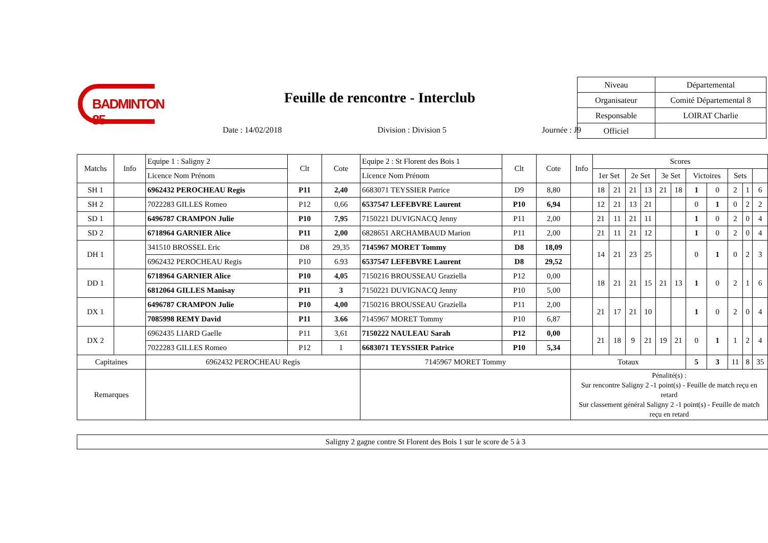BADMINTON 85
Feuille de rencontre - Interclub
Date : 14/02/2018 Division : Division 5 Journée : J9
| Niveau | Départemental |
| Organisateur | Comité Départemental 8 |
| Responsable | LOIRAT Charlie |
| Officiel | |
| Matchs | Info | Equipe 1 : Saligny 2 | Clt | Cote | Equipe 2 : St Florent des Bois 1 | Clt | Cote | Info | Scores | | | | | | | | | | |
| --- | --- | --- | --- | --- | --- | --- | --- | --- | --- | --- | --- | --- | --- | --- | --- | --- | --- | --- | --- |
| | | Licence Nom Prénom | | | Licence Nom Prénom | | | | 1er Set | | 2e Set | | 3e Set | | Victoires | | Sets | | |
| SH 1 | | 6962432 PEROCHEAU Regis | P11 | 2,40 | 6683071 TEYSSIER Patrice | D9 | 8,80 | | 18 | 21 | 21 | 13 | 21 | 18 | 1 | 0 | 2 | 1 | 6 |
| SH 2 | | 7022283 GILLES Romeo | P12 | 0,66 | 6537547 LEFEBVRE Laurent | P10 | 6,94 | | 12 | 21 | 13 | 21 | | | 0 | 1 | 0 | 2 | 2 |
| SD 1 | | 6496787 CRAMPON Julie | P10 | 7,95 | 7150221 DUVIGNACQ Jenny | P11 | 2,00 | | 21 | 11 | 21 | 11 | | | 1 | 0 | 2 | 0 | 4 |
| SD 2 | | 6718964 GARNIER Alice | P11 | 2,00 | 6828651 ARCHAMBAUD Marion | P11 | 2,00 | | 21 | 11 | 21 | 12 | | | 1 | 0 | 2 | 0 | 4 |
| DH 1 | | 341510 BROSSEL Eric | D8 | 29,35 | 7145967 MORET Tommy | D8 | 18,09 | | 14 | 21 | 23 | 25 | | | 0 | 1 | 0 | 2 | 3 |
| | | 6962432 PEROCHEAU Regis | P10 | 6.93 | 6537547 LEFEBVRE Laurent | D8 | 29,52 | | | | | | | | | | | | |
| DD 1 | | 6718964 GARNIER Alice | P10 | 4,05 | 7150216 BROUSSEAU Graziella | P12 | 0,00 | | 18 | 21 | 21 | 15 | 21 | 13 | 1 | 0 | 2 | 1 | 6 |
| | | 6812064 GILLES Manisay | P11 | 3 | 7150221 DUVIGNACQ Jenny | P10 | 5,00 | | | | | | | | | | | | |
| DX 1 | | 6496787 CRAMPON Julie | P10 | 4,00 | 7150216 BROUSSEAU Graziella | P11 | 2,00 | | 21 | 17 | 21 | 10 | | | 1 | 0 | 2 | 0 | 4 |
| | | 7085998 REMY David | P11 | 3.66 | 7145967 MORET Tommy | P10 | 6,87 | | | | | | | | | | | | |
| DX 2 | | 6962435 LIARD Gaelle | P11 | 3,61 | 7150222 NAULEAU Sarah | P12 | 0,00 | | 21 | 18 | 9 | 21 | 19 | 21 | 0 | 1 | 1 | 2 | 4 |
| | | 7022283 GILLES Romeo | P12 | 1 | 6683071 TEYSSIER Patrice | P10 | 5,34 | | | | | | | | | | | | |
| Capitaines | | 6962432 PEROCHEAU Regis | | | 7145967 MORET Tommy | | | Totaux | | | | | | | 5 | 3 | 11 | 8 | 35 |
| Remarques | | | | | | | | Pénalité(s) : Sur rencontre Saligny 2 -1 point(s) - Feuille de match reçu en retard Sur classement général Saligny 2 -1 point(s) - Feuille de match reçu en retard | | | | | | | | | | | |
Saligny 2 gagne contre St Florent des Bois 1 sur le score de 5 à 3